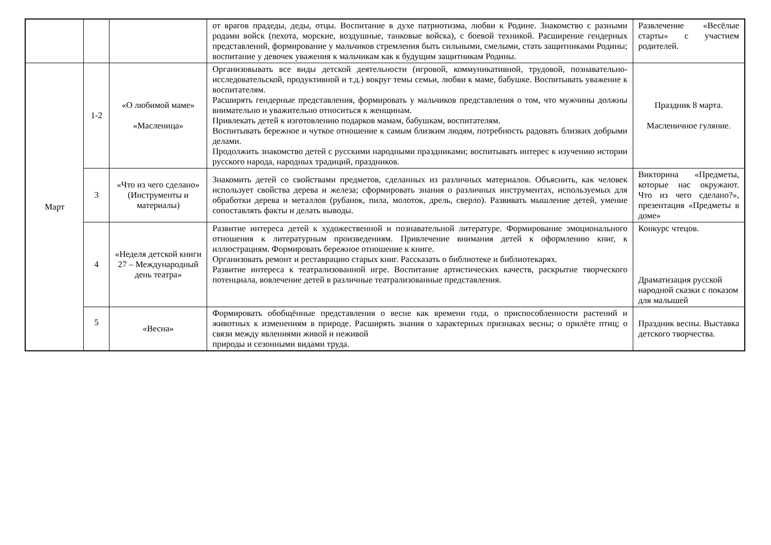| | | | от врагов прадеды, деды, отцы. Воспитание в духе патриотизма, любви к Родине. Знакомство с разными родами войск (пехота, морские, воздушные, танковые войска), с боевой техникой. Расширение гендерных представлений, формирование у мальчиков стремления быть сильными, смелыми, стать защитниками Родины; воспитание у девочек уважения к мальчикам как к будущим защитникам Родины. | Развлечение «Весёлые старты» с участием родителей. |
| Март | 1-2 | «О любимой маме» «Масленица» | Организовывать все виды детской деятельности (игровой, коммуникативной, трудовой, познавательно-исследовательской, продуктивной и т.д.) вокруг темы семьи, любви к маме, бабушке. Воспитывать уважение к воспитателям. Расширять гендерные представления, формировать у мальчиков представления о том, что мужчины должны внимательно и уважительно относиться к женщинам. Привлекать детей к изготовлению подарков мамам, бабушкам, воспитателям. Воспитывать бережное и чуткое отношение к самым близким людям, потребность радовать близких добрыми делами. Продолжить знакомство детей с русскими народными праздниками; воспитывать интерес к изучению истории русского народа, народных традиций, праздников. | Праздник 8 марта. Масленичное гуляние. |
| | 3 | «Что из чего сделано» (Инструменты и материалы) | Знакомить детей со свойствами предметов, сделанных из различных материалов. Объяснить, как человек использует свойства дерева и железа; сформировать знания о различных инструментах, используемых для обработки дерева и металлов (рубанок, пила, молоток, дрель, сверло). Развивать мышление детей, умение сопоставлять факты и делать выводы. | Викторина «Предметы, которые нас окружают. Что из чего сделано?», презентация «Предметы в доме» |
| | 4 | «Неделя детской книги 27 – Международный день театра» | Развитие интереса детей к художественной и познавательной литературе. Формирование эмоционального отношения к литературным произведениям. Привлечение внимания детей к оформлению книг, к иллюстрациям. Формировать бережное отношение к книге. Организовать ремонт и реставрацию старых книг. Рассказать о библиотеке и библиотекарях. Развитие интереса к театрализованной игре. Воспитание артистических качеств, раскрытие творческого потенциала, вовлечение детей в различные театрализованные представления. | Конкурс чтецов. Драматизация русской народной сказки с показом для малышей |
| | 5 | «Весна» | Формировать обобщённые представления о весне как времени года, о приспособленности растений и животных к изменениям в природе. Расширять знания о характерных признаках весны; о прилёте птиц; о связи между явлениями живой и неживой природы и сезонными видами труда. | Праздник весны. Выставка детского творчества. |